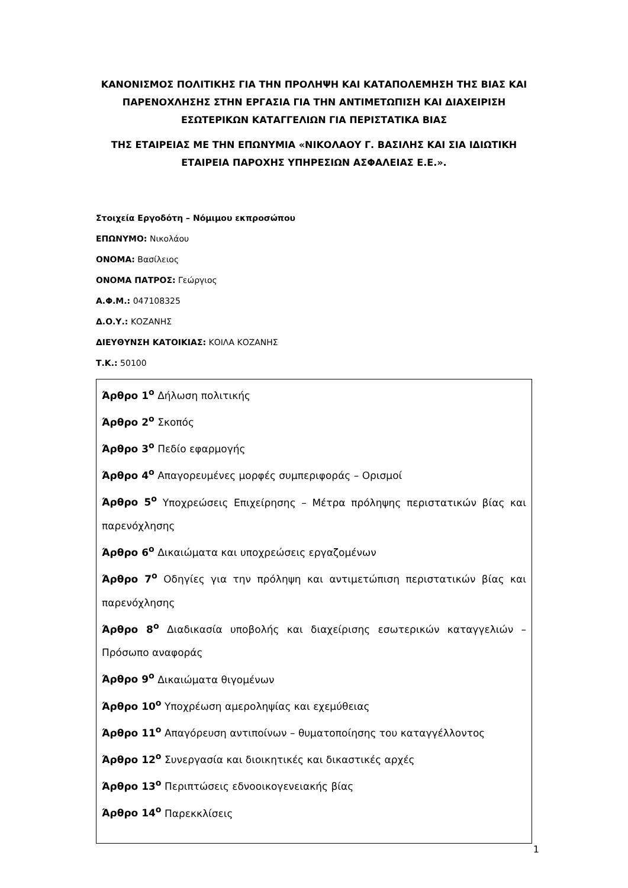ΚΑΝΟΝΙΣΜΟΣ ΠΟΛΙΤΙΚΗΣ ΓΙΑ ΤΗΝ ΠΡΟΛΗΨΗ ΚΑΙ ΚΑΤΑΠΟΛΕΜΗΣΗ ΤΗΣ ΒΙΑΣ ΚΑΙ ΠΑΡΕΝΟΧΛΗΣΗΣ ΣΤΗΝ ΕΡΓΑΣΙΑ ΓΙΑ ΤΗΝ ΑΝΤΙΜΕΤΩΠΙΣΗ ΚΑΙ ΔΙΑΧΕΙΡΙΣΗ ΕΣΩΤΕΡΙΚΩΝ ΚΑΤΑΓΓΕΛΙΩΝ ΓΙΑ ΠΕΡΙΣΤΑΤΙΚΑ ΒΙΑΣ
ΤΗΣ ΕΤΑΙΡΕΙΑΣ ΜΕ ΤΗΝ ΕΠΩΝΥΜΙΑ «ΝΙΚΟΛΑΟΥ Γ. ΒΑΣΙΛΗΣ ΚΑΙ ΣΙΑ ΙΔΙΩΤΙΚΗ ΕΤΑΙΡΕΙΑ ΠΑΡΟΧΗΣ ΥΠΗΡΕΣΙΩΝ ΑΣΦΑΛΕΙΑΣ Ε.Ε.».
Στοιχεία Εργοδότη – Νόμιμου εκπροσώπου
ΕΠΩΝΥΜΟ: Νικολάου
ΟΝΟΜΑ: Βασίλειος
ΟΝΟΜΑ ΠΑΤΡΟΣ: Γεώργιος
Α.Φ.Μ.: 047108325
Δ.Ο.Υ.: ΚΟΖΑΝΗΣ
ΔΙΕΥΘΥΝΣΗ ΚΑΤΟΙΚΙΑΣ: ΚΟΙΛΑ ΚΟΖΑΝΗΣ
Τ.Κ.: 50100
Άρθρο 1<sup>ο</sup> Δήλωση πολιτικής
Άρθρο 2<sup>ο</sup> Σκοπός
Άρθρο 3<sup>ο</sup> Πεδίο εφαρμογής
Άρθρο 4<sup>ο</sup> Απαγορευμένες μορφές συμπεριφοράς – Ορισμοί
Άρθρο 5<sup>ο</sup> Υποχρεώσεις Επιχείρησης – Μέτρα πρόληψης περιστατικών βίας και παρενόχλησης
Άρθρο 6<sup>ο</sup> Δικαιώματα και υποχρεώσεις εργαζομένων
Άρθρο 7<sup>ο</sup> Οδηγίες για την πρόληψη και αντιμετώπιση περιστατικών βίας και παρενόχλησης
Άρθρο 8<sup>ο</sup> Διαδικασία υποβολής και διαχείρισης εσωτερικών καταγγελιών – Πρόσωπο αναφοράς
Άρθρο 9<sup>ο</sup> Δικαιώματα θιγομένων
Άρθρο 10<sup>ο</sup> Υποχρέωση αμεροληψίας και εχεμύθειας
Άρθρο 11<sup>ο</sup> Απαγόρευση αντιποίνων – θυματοποίησης του καταγγέλλοντος
Άρθρο 12<sup>ο</sup> Συνεργασία και διοικητικές και δικαστικές αρχές
Άρθρο 13<sup>ο</sup> Περιπτώσεις εδνοοικογενειακής βίας
Άρθρο 14<sup>ο</sup> Παρεκκλίσεις
1